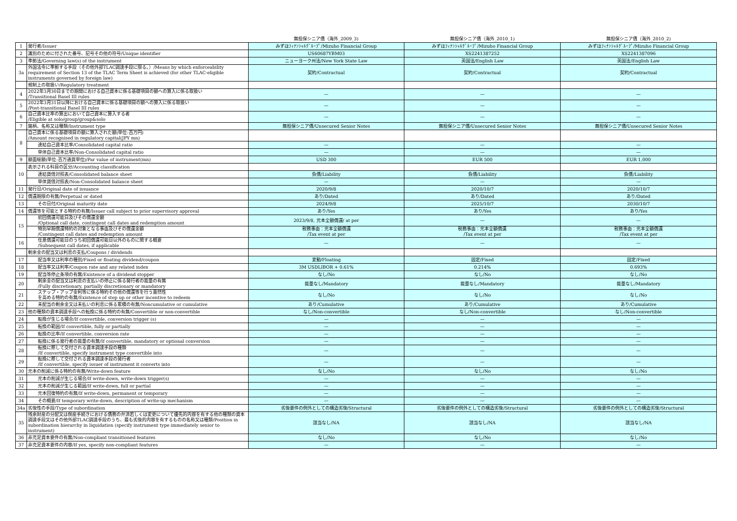| | | 無担保シニア債（海外_2009_3) | 無担保シニア債（海外_2010_1) | 無担保シニア債（海外_2010_2) |
| --- | --- | --- | --- | --- |
| 1 | 発行者/Issuer | みずほﾌｨﾅﾝｼｬﾙｸﾞﾙｰﾌﾟ/Mizuho Financial Group | みずほﾌｨﾅﾝｼｬﾙｸﾞﾙｰﾌﾟ/Mizuho Financial Group | みずほﾌｨﾅﾝｼｬﾙｸﾞﾙｰﾌﾟ/Mizuho Financial Group |
| 2 | 識別のために付された番号、記号その他の符号/Unique identifier | US60687YBM03 | XS2241387252 | XS2241387096 |
| 3 | 準拠法/Governing law(s) of the instrument | ニューヨーク州法/New York State Law | 英国法/English Law | 英国法/English Law |
| 3a | 外国法令に準拠する手段（その他外部TLAC調達手段に限る。）/Means by which enforceability requirement of Section 13 of the TLAC Term Sheet is achieved (for other TLAC-eligible instruments governed by foreign law) | 契約/Contractual | 契約/Contractual | 契約/Contractual |
| | 規制上の取扱い/Regulatory treatment | | | |
| 4 | 2022年3月30日までの期間における自己資本に係る基礎項目の額への算入に係る取扱い /Transitional Basel III rules | — | — | — |
| 5 | 2022年3月31日以降における自己資本に係る基礎項目の額への算入に係る取扱い /Post-transitional Basel III rules | — | — | — |
| 6 | 自己資本比率の算出において自己資本に算入する者 /Eligible at solo/group/group&solo | — | — | — |
| 7 | 銘柄、名称又は種類/Instrument type | 無担保シニア債/Unsecured Senior Notes | 無担保シニア債/Unsecured Senior Notes | 無担保シニア債/Unsecured Senior Notes |
| 8 | 自己資本に係る基礎項目の額に算入された額(単位:百万円) /Amount recognised in regulatory capital(JPY mn) | | | |
| | 連結自己資本比率/Consolidated capital ratio | — | — | — |
| | 単体自己資本比率/Non-Consolidated capital ratio | — | — | — |
| 9 | 額面総額(単位:百万通貨単位)/Par value of instrument(mn) | USD 300 | EUR 500 | EUR 1,000 |
| 10 | 表示される科目の区分/Accounting classification | | | |
| | 連結貸借対照表/Consolidated balance sheet | 負債/Liability | 負債/Liability | 負債/Liability |
| | 単体貸借対照表/Non-Consolidated balance sheet | — | — | — |
| 11 | 発行日/Original date of issuance | 2020/9/8 | 2020/10/7 | 2020/10/7 |
| 12 | 償還期限の有無/Perpetual or dated | あり/Dated | あり/Dated | あり/Dated |
| 13 | その日付/Original maturity date | 2024/9/8 | 2025/10/7 | 2030/10/7 |
| 14 | 償還等を可能とする特約の有無/Issuer call subject to prior supervisory approval | あり/Yes | あり/Yes | あり/Yes |
| 15 | 初回償還可能日及びその償還金額 /Optional call date, contingent call dates and redemption amount | 2023/9/8, 元本全額償還/ at per | — | — |
| | 特別早期償還特約の対象となる事由及びその償還金額 /Contingent call dates and redemption amount | 税務事由：元本全額償還 /Tax event at per | 税務事由：元本全額償還 /Tax event at per | 税務事由：元本全額償還 /Tax event at per |
| 16 | 任意償還可能日のうち初回償還可能日以外のものに関する概要 /Subsequent call dates, if applicable | — | — | — |
| | 剰余金の配当又は利息の支払/Coupons / dividends | | | |
| 17 | 配当率又は利率の種別/Fixed or floating dividend/coupon | 変動/Floating | 固定/Fixed | 固定/Fixed |
| 18 | 配当率又は利率/Coupon rate and any related index | 3M USDLIBOR + 0.61% | 0.214% | 0.693% |
| 19 | 配当等停止条項の有無/Existence of a dividend stopper | なし/No | なし/No | なし/No |
| 20 | 剰余金の配当又は利息の支払いの停止に係る発行者の裁量の有無 /Fully discretionary, partially discretionary or mandatory | 裁量なし/Mandatory | 裁量なし/Mandatory | 裁量なし/Mandatory |
| 21 | ステップ・アップ金利等に係る特約その他の償還等を行う蓋然性 を高める特約の有無/Existence of step up or other incentive to redeem | なし/No | なし/No | なし/No |
| 22 | 未配当の剰余金又は未払いの利息に係る累積の有無/Noncumulative or cumulative | あり/Cumulative | あり/Cumulative | あり/Cumulative |
| 23 | 他の種類の資本調達手段への転換に係る特約の有無/Convertible or non-convertible | なし/Non-convertible | なし/Non-convertible | なし/Non-convertible |
| 24 | 転換が生じる場合/If convertible, conversion trigger (s) | — | — | — |
| 25 | 転換の範囲/If convertible, fully or partially | — | — | — |
| 26 | 転換の比率/If convertible, conversion rate | — | — | — |
| 27 | 転換に係る発行者の裁量の有無/If convertible, mandatory or optional conversion | — | — | — |
| 28 | 転換に際して交付される資本調達手段の種類 /If convertible, specify instrument type convertible into | — | — | — |
| 29 | 転換に際して交付される資本調達手段の発行者 /If convertible, specify issuer of instrument it converts into | — | — | — |
| 30 | 元本の削減に係る特約の有無/Write-down feature | なし/No | なし/No | なし/No |
| 31 | 元本の削減が生じる場合/If write-down, write-down trigger(s) | — | — | — |
| 32 | 元本の削減が生じる範囲/If write-down, full or partial | — | — | — |
| 33 | 元本回復特約の有無/If write-down, permanent or temporary | — | — | — |
| 34 | その概要/If temporary write-down, description of write-up mechanism | — | — | — |
| 34a | 劣後性の手段/Type of subordination | 劣後要件の例外としての構造劣後/Structural | 劣後要件の例外としての構造劣後/Structural | 劣後要件の例外としての構造劣後/Structural |
| 35 | 残余財産の分配又は倒産手続きにおける債務の弁済若しくは変更について優先的内容を有する他の種類の資本調達手段又はその他外部TLAC調達手段のうち、最も劣後的内容を有するものの名称又は種類/Position in subordination hierarchy in liquidation (specify instrument type immediately senior to instrument) | 該当なし/NA | 該当なし/NA | 該当なし/NA |
| 36 | 非充足資本要件の有無/Non-compliant transitioned features | なし/No | なし/No | なし/No |
| 37 | 非充足資本要件の内容/If yes, specify non-compliant features | — | — | — |